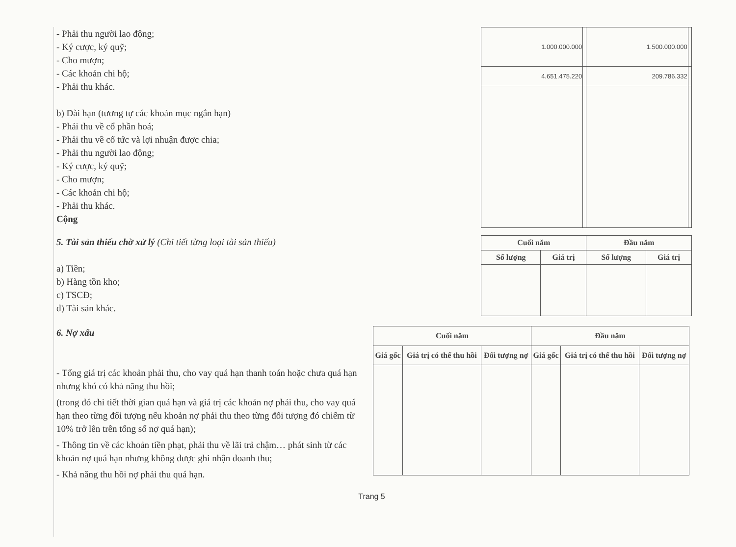- Phải thu người lao động;
- Ký cược, ký quỹ;
- Cho mượn;
- Các khoản chi hộ;
- Phải thu khác.
b) Dài hạn (tương tự các khoản mục ngắn hạn)
- Phải thu về cổ phần hoá;
- Phải thu về cổ tức và lợi nhuận được chia;
- Phải thu người lao động;
- Ký cược, ký quỹ;
- Cho mượn;
- Các khoản chi hộ;
- Phải thu khác.
Cộng
| 1.000.000.000 | | 1.500.000.000 | |
| 4.651.475.220 | | 209.786.332 | |
5. Tài sản thiếu chờ xử lý (Chi tiết từng loại tài sản thiếu)
a) Tiền;
b) Hàng tồn kho;
c) TSCĐ;
d) Tài sản khác.
| Cuối năm | | Đầu năm | |
| --- | --- | --- | --- |
| Số lượng | Giá trị | Số lượng | Giá trị |
6. Nợ xấu
- Tổng giá trị các khoản phải thu, cho vay quá hạn thanh toán hoặc chưa quá hạn nhưng khó có khả năng thu hồi;
(trong đó chi tiết thời gian quá hạn và giá trị các khoản nợ phải thu, cho vay quá hạn theo từng đối tượng nếu khoản nợ phải thu theo từng đối tượng đó chiếm từ 10% trở lên trên tổng số nợ quá hạn);
- Thông tin về các khoản tiền phạt, phải thu về lãi trả chậm… phát sinh từ các khoản nợ quá hạn nhưng không được ghi nhận doanh thu;
- Khả năng thu hồi nợ phải thu quá hạn.
| Cuối năm | | | Đầu năm | | |
| --- | --- | --- | --- | --- | --- |
| Giá gốc | Giá trị có thể thu hồi | Đối tượng nợ | Giá gốc | Giá trị có thể thu hồi | Đối tượng nợ |
Trang 5